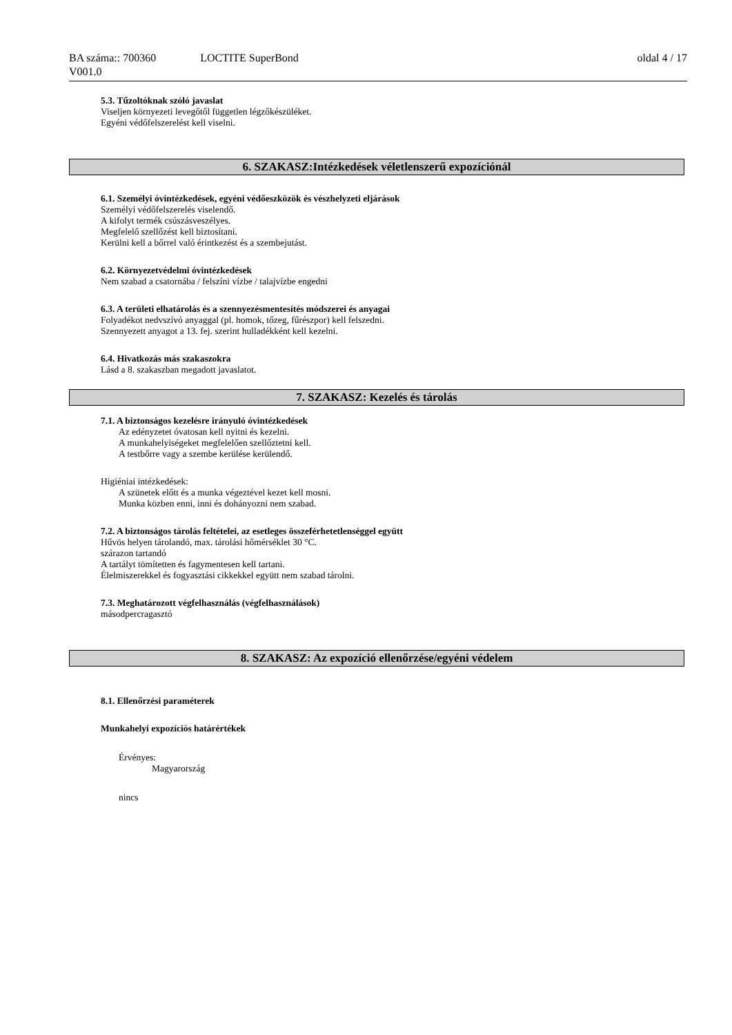BA száma:: 700360 LOCTITE SuperBond oldal 4 / 17
V001.0
5.3. Tűzoltóknak szóló javaslat
Viseljen környezeti levegőtől független légzőkészüléket.
Egyéni védőfelszerelést kell viselni.
6. SZAKASZ:Intézkedések véletlenszerű expozíciónál
6.1. Személyi óvintézkedések, egyéni védőeszközök és vészhelyzeti eljárások
Személyi védőfelszerelés viselendő.
A kifolyt termék csúszásveszélyes.
Megfelelő szellőzést kell biztosítani.
Kerülni kell a bőrrel való érintkezést és a szembejutást.
6.2. Környezetvédelmi óvintézkedések
Nem szabad a csatornába / felszíni vízbe / talajvízbe engedni
6.3. A területi elhatárolás és a szennyezésmentesítés módszerei és anyagai
Folyadékot nedvszívó anyaggal (pl. homok, tőzeg, fűrészpor) kell felszedni.
Szennyezett anyagot a 13. fej. szerint hulladékként kell kezelni.
6.4. Hivatkozás más szakaszokra
Lásd a 8. szakaszban megadott javaslatot.
7. SZAKASZ: Kezelés és tárolás
7.1. A biztonságos kezelésre irányuló óvintézkedések
Az edényzetet óvatosan kell nyitni és kezelni.
A munkahelyiségeket megfelelően szellőztetni kell.
A testbőrre vagy a szembe kerülése kerülendő.
Higiéniai intézkedések:
A szünetek előtt és a munka végeztével kezet kell mosni.
Munka közben enni, inni és dohányozni nem szabad.
7.2. A biztonságos tárolás feltételei, az esetleges összeférhetetlenséggel együtt
Hűvös helyen tárolandó, max. tárolási hőmérséklet 30 °C.
szárazon tartandó
A tartályt tömítetten és fagymentesen kell tartani.
Élelmiszerekkel és fogyasztási cikkekkel együtt nem szabad tárolni.
7.3. Meghatározott végfelhasználás (végfelhasználások)
másodpercragasztó
8. SZAKASZ: Az expozíció ellenőrzése/egyéni védelem
8.1. Ellenőrzési paraméterek
Munkahelyi expozíciós határértékek
Érvényes:
Magyarország
nincs